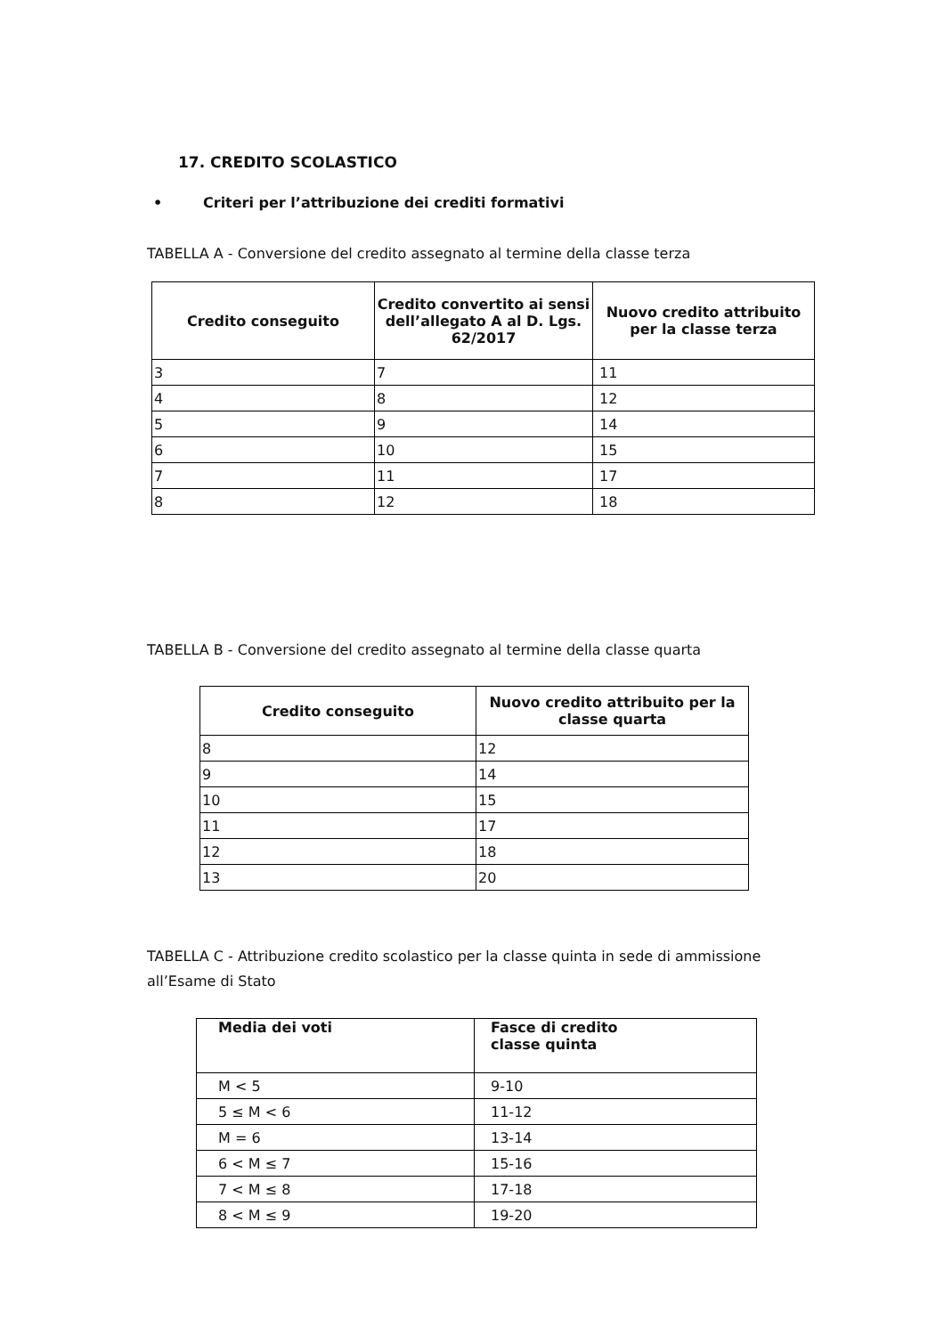17. CREDITO SCOLASTICO
• Criteri per l’attribuzione dei crediti formativi
TABELLA A - Conversione del credito assegnato al termine della classe terza
| Credito conseguito | Credito convertito ai sensi dell’allegato A al D. Lgs. 62/2017 | Nuovo credito attribuito per la classe terza |
| --- | --- | --- |
| 3 | 7 | 11 |
| 4 | 8 | 12 |
| 5 | 9 | 14 |
| 6 | 10 | 15 |
| 7 | 11 | 17 |
| 8 | 12 | 18 |
TABELLA B - Conversione del credito assegnato al termine della classe quarta
| Credito conseguito | Nuovo credito attribuito per la classe quarta |
| --- | --- |
| 8 | 12 |
| 9 | 14 |
| 10 | 15 |
| 11 | 17 |
| 12 | 18 |
| 13 | 20 |
TABELLA C - Attribuzione credito scolastico per la classe quinta in sede di ammissione all’Esame di Stato
| Media dei voti | Fasce di credito classe quinta |
| --- | --- |
| M < 5 | 9-10 |
| 5 ≤ M < 6 | 11-12 |
| M = 6 | 13-14 |
| 6 < M ≤ 7 | 15-16 |
| 7 < M ≤ 8 | 17-18 |
| 8 < M ≤ 9 | 19-20 |